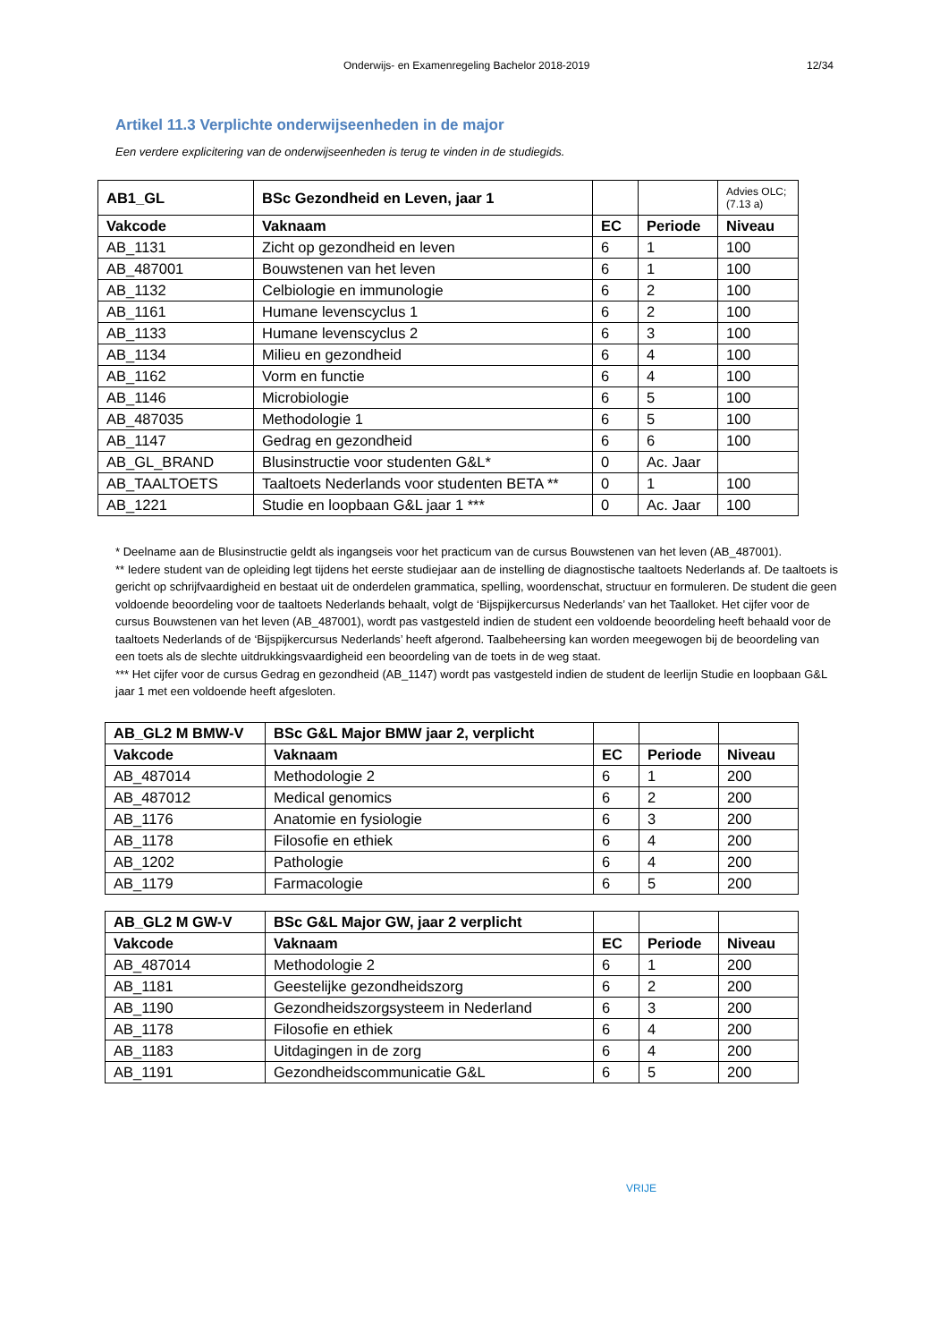Onderwijs- en Examenregeling Bachelor 2018-2019 12/34
Artikel 11.3 Verplichte onderwijseenheden in de major
Een verdere explicitering van de onderwijseenheden is terug te vinden in de studiegids.
| AB1_GL | BSc Gezondheid en Leven, jaar 1 | | | Advies OLC; (7.13 a) |
| Vakcode | Vaknaam | EC | Periode | Niveau |
| AB_1131 | Zicht op gezondheid en leven | 6 | 1 | 100 |
| AB_487001 | Bouwstenen van het leven | 6 | 1 | 100 |
| AB_1132 | Celbiologie en immunologie | 6 | 2 | 100 |
| AB_1161 | Humane levenscyclus 1 | 6 | 2 | 100 |
| AB_1133 | Humane levenscyclus 2 | 6 | 3 | 100 |
| AB_1134 | Milieu en gezondheid | 6 | 4 | 100 |
| AB_1162 | Vorm en functie | 6 | 4 | 100 |
| AB_1146 | Microbiologie | 6 | 5 | 100 |
| AB_487035 | Methodologie 1 | 6 | 5 | 100 |
| AB_1147 | Gedrag en gezondheid | 6 | 6 | 100 |
| AB_GL_BRAND | Blusinstructie voor studenten G&L* | 0 | Ac. Jaar | |
| AB_TAALTOETS | Taaltoets Nederlands voor studenten BETA ** | 0 | 1 | 100 |
| AB_1221 | Studie en loopbaan G&L jaar 1 *** | 0 | Ac. Jaar | 100 |
* Deelname aan de Blusinstructie geldt als ingangseis voor het practicum van de cursus Bouwstenen van het leven (AB_487001).
** Iedere student van de opleiding legt tijdens het eerste studiejaar aan de instelling de diagnostische taaltoets Nederlands af. De taaltoets is gericht op schrijfvaardigheid en bestaat uit de onderdelen grammatica, spelling, woordenschat, structuur en formuleren. De student die geen voldoende beoordeling voor de taaltoets Nederlands behaalt, volgt de ‘Bijspijkercursus Nederlands’ van het Taalloket. Het cijfer voor de cursus Bouwstenen van het leven (AB_487001), wordt pas vastgesteld indien de student een voldoende beoordeling heeft behaald voor de taaltoets Nederlands of de ‘Bijspijkercursus Nederlands’ heeft afgerond. Taalbeheersing kan worden meegewogen bij de beoordeling van een toets als de slechte uitdrukkingsvaardigheid een beoordeling van de toets in de weg staat.
*** Het cijfer voor de cursus Gedrag en gezondheid (AB_1147) wordt pas vastgesteld indien de student de leerlijn Studie en loopbaan G&L jaar 1 met een voldoende heeft afgesloten.
| AB_GL2 M BMW-V | BSc G&L Major BMW jaar 2, verplicht | | | |
| Vakcode | Vaknaam | EC | Periode | Niveau |
| AB_487014 | Methodologie 2 | 6 | 1 | 200 |
| AB_487012 | Medical genomics | 6 | 2 | 200 |
| AB_1176 | Anatomie en fysiologie | 6 | 3 | 200 |
| AB_1178 | Filosofie en ethiek | 6 | 4 | 200 |
| AB_1202 | Pathologie | 6 | 4 | 200 |
| AB_1179 | Farmacologie | 6 | 5 | 200 |
| AB_GL2 M GW-V | BSc G&L Major GW, jaar 2 verplicht | | | |
| Vakcode | Vaknaam | EC | Periode | Niveau |
| AB_487014 | Methodologie 2 | 6 | 1 | 200 |
| AB_1181 | Geestelijke gezondheidszorg | 6 | 2 | 200 |
| AB_1190 | Gezondheidszorgsysteem in Nederland | 6 | 3 | 200 |
| AB_1178 | Filosofie en ethiek | 6 | 4 | 200 |
| AB_1183 | Uitdagingen in de zorg | 6 | 4 | 200 |
| AB_1191 | Gezondheidscommunicatie G&L | 6 | 5 | 200 |
VRIJE